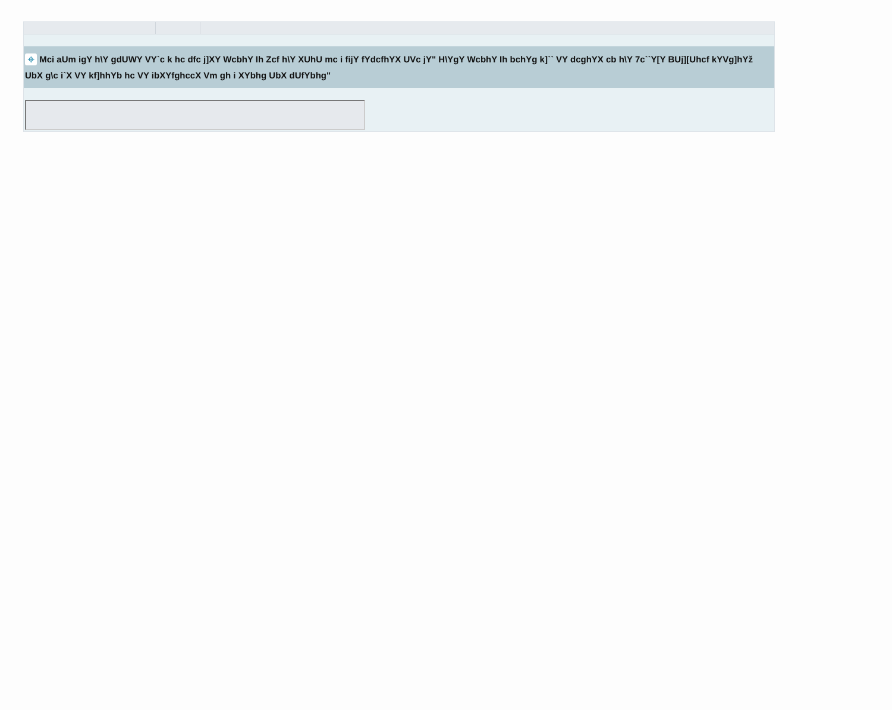⌖ Mci aUm igY h\Y gdUWY VY`c k hc dfc j]XY WcbhY Ih Zcf h\Y XUhU mc i fijY fYdcfhYX UVc jY" H\YgY WcbhY Ih bchYg k]`` VY dcghYX cb h\Y 7c``Y[Y BUj][Uhcf kYVg]hYž UbX g\c i`X VY kf]hhYb hc VY ibXYfghccX Vm gh i XYbhg UbX dUfYbhg"